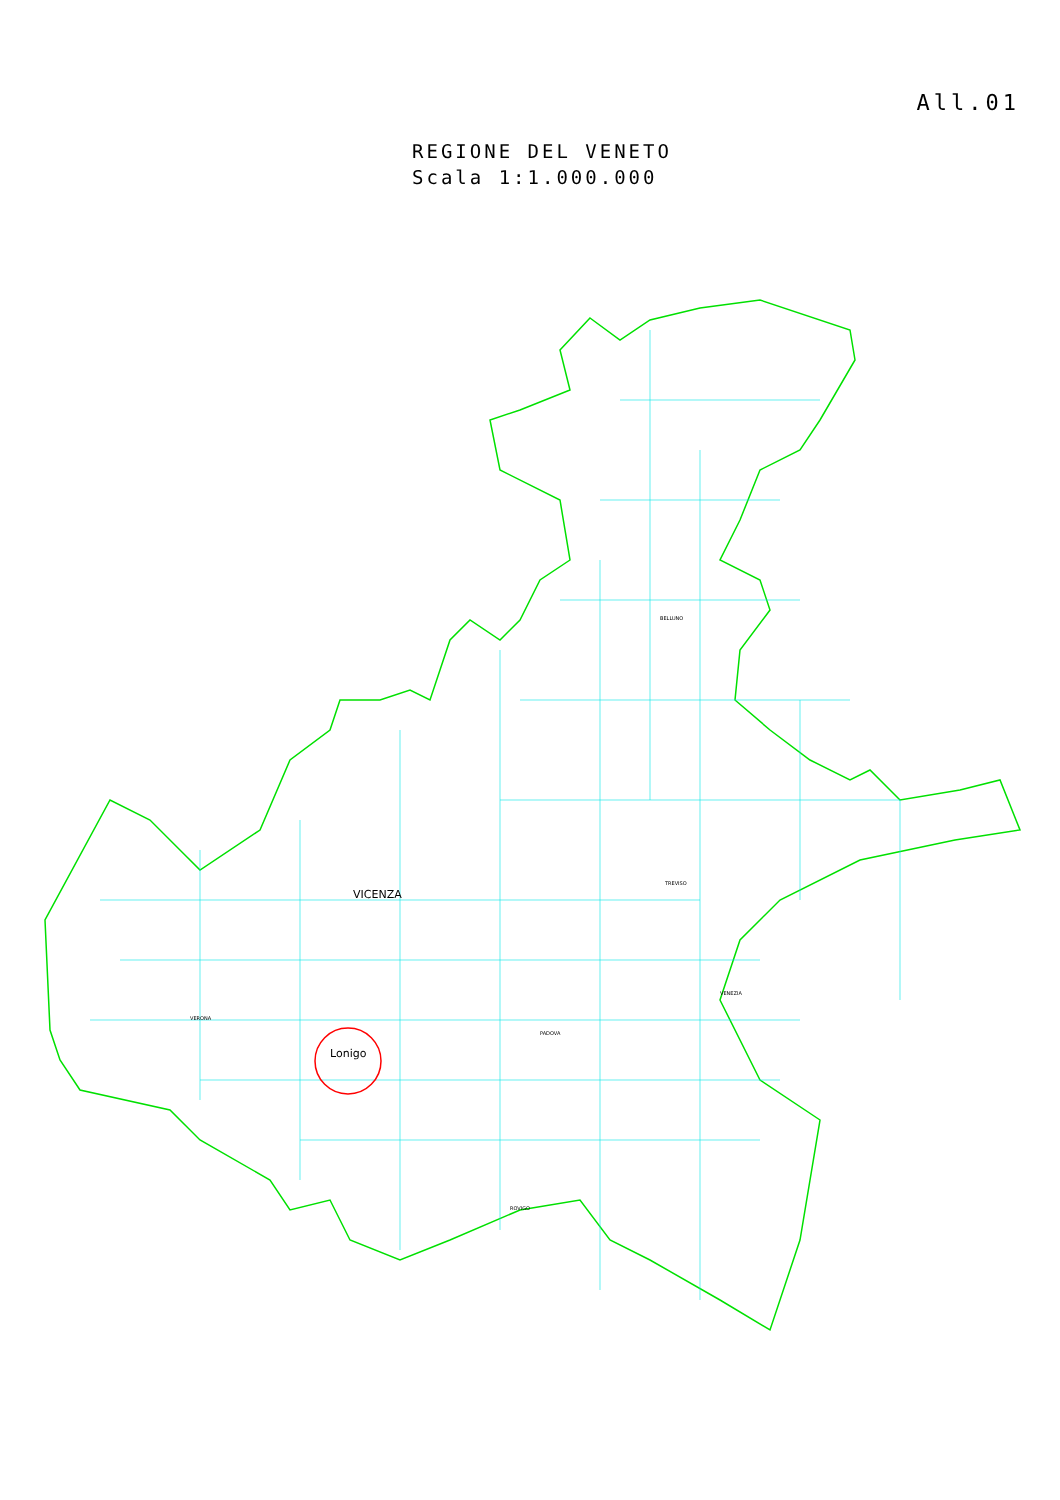All.01
REGIONE DEL VENETO
Scala 1:1.000.000
VICENZA
Lonigo
VERONA
BELLUNO
TREVISO
PADOVA
VENEZIA
ROVIGO